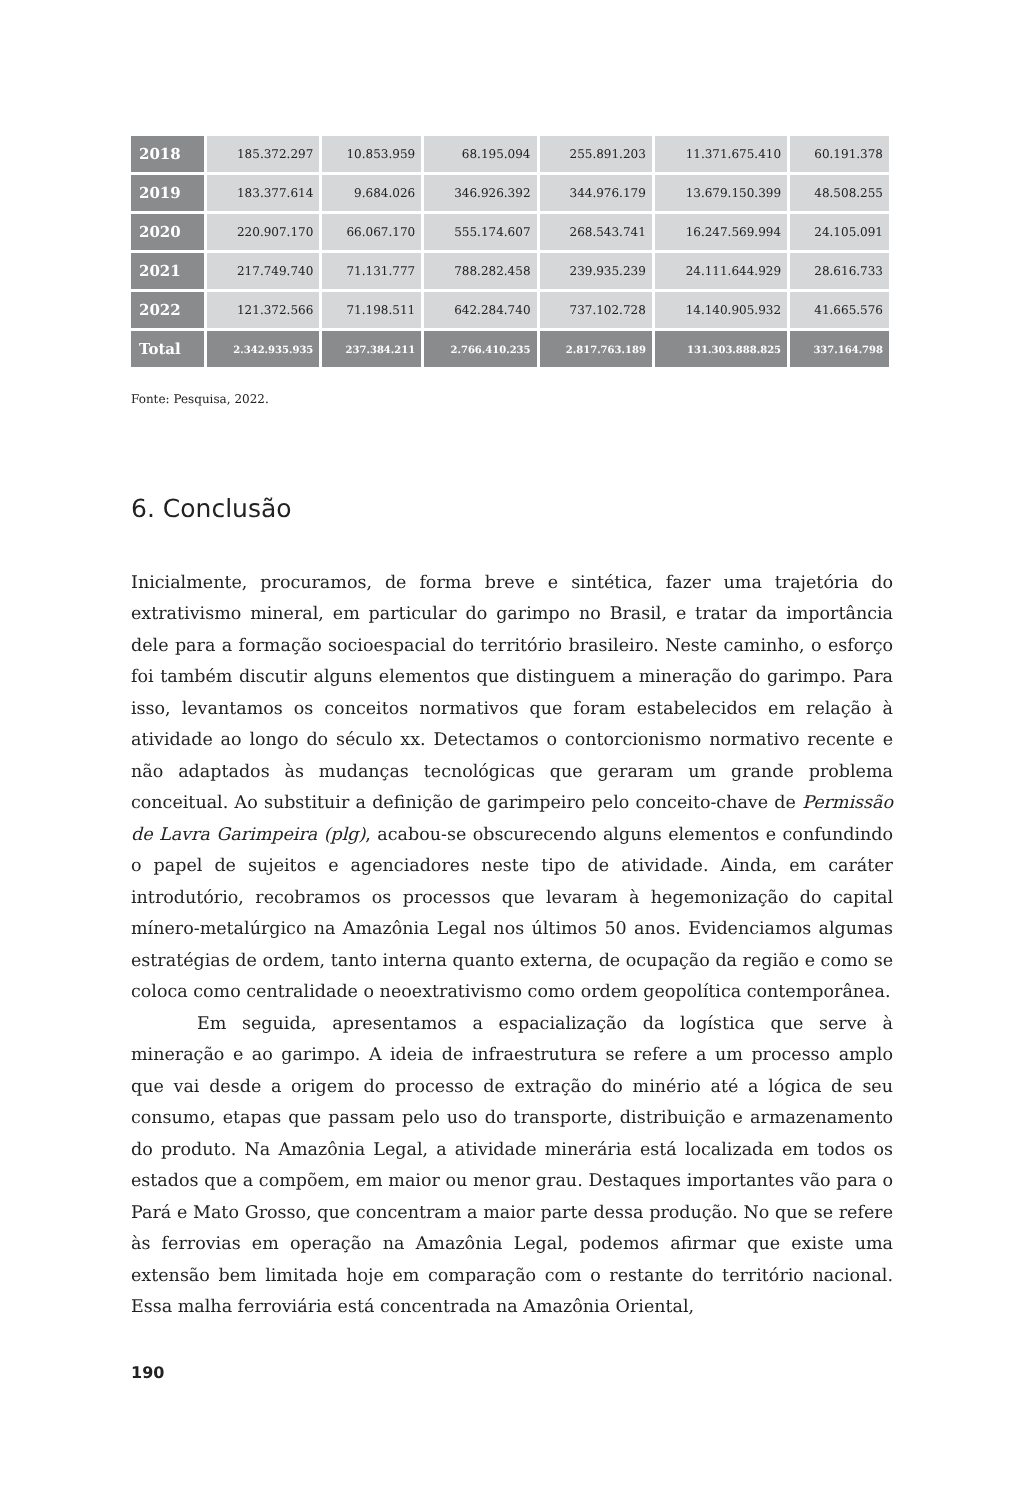| 2018 | 185.372.297 | 10.853.959 | 68.195.094 | 255.891.203 | 11.371.675.410 | 60.191.378 |
| 2019 | 183.377.614 | 9.684.026 | 346.926.392 | 344.976.179 | 13.679.150.399 | 48.508.255 |
| 2020 | 220.907.170 | 66.067.170 | 555.174.607 | 268.543.741 | 16.247.569.994 | 24.105.091 |
| 2021 | 217.749.740 | 71.131.777 | 788.282.458 | 239.935.239 | 24.111.644.929 | 28.616.733 |
| 2022 | 121.372.566 | 71.198.511 | 642.284.740 | 737.102.728 | 14.140.905.932 | 41.665.576 |
| Total | 2.342.935.935 | 237.384.211 | 2.766.410.235 | 2.817.763.189 | 131.303.888.825 | 337.164.798 |
Fonte: Pesquisa, 2022.
6. Conclusão
Inicialmente, procuramos, de forma breve e sintética, fazer uma trajetória do extrativismo mineral, em particular do garimpo no Brasil, e tratar da importância dele para a formação socioespacial do território brasileiro. Neste caminho, o esforço foi também discutir alguns elementos que distinguem a mineração do garimpo. Para isso, levantamos os conceitos normativos que foram estabelecidos em relação à atividade ao longo do século xx. Detectamos o contorcionismo normativo recente e não adaptados às mudanças tecnológicas que geraram um grande problema conceitual. Ao substituir a definição de garimpeiro pelo conceito-chave de Permissão de Lavra Garimpeira (plg), acabou-se obscurecendo alguns elementos e confundindo o papel de sujeitos e agenciadores neste tipo de atividade. Ainda, em caráter introdutório, recobramos os processos que levaram à hegemonização do capital mínero-metalúrgico na Amazônia Legal nos últimos 50 anos. Evidenciamos algumas estratégias de ordem, tanto interna quanto externa, de ocupação da região e como se coloca como centralidade o neoextrativismo como ordem geopolítica contemporânea.
Em seguida, apresentamos a espacialização da logística que serve à mineração e ao garimpo. A ideia de infraestrutura se refere a um processo amplo que vai desde a origem do processo de extração do minério até a lógica de seu consumo, etapas que passam pelo uso do transporte, distribuição e armazenamento do produto. Na Amazônia Legal, a atividade minerária está localizada em todos os estados que a compõem, em maior ou menor grau. Destaques importantes vão para o Pará e Mato Grosso, que concentram a maior parte dessa produção. No que se refere às ferrovias em operação na Amazônia Legal, podemos afirmar que existe uma extensão bem limitada hoje em comparação com o restante do território nacional. Essa malha ferroviária está concentrada na Amazônia Oriental,
190